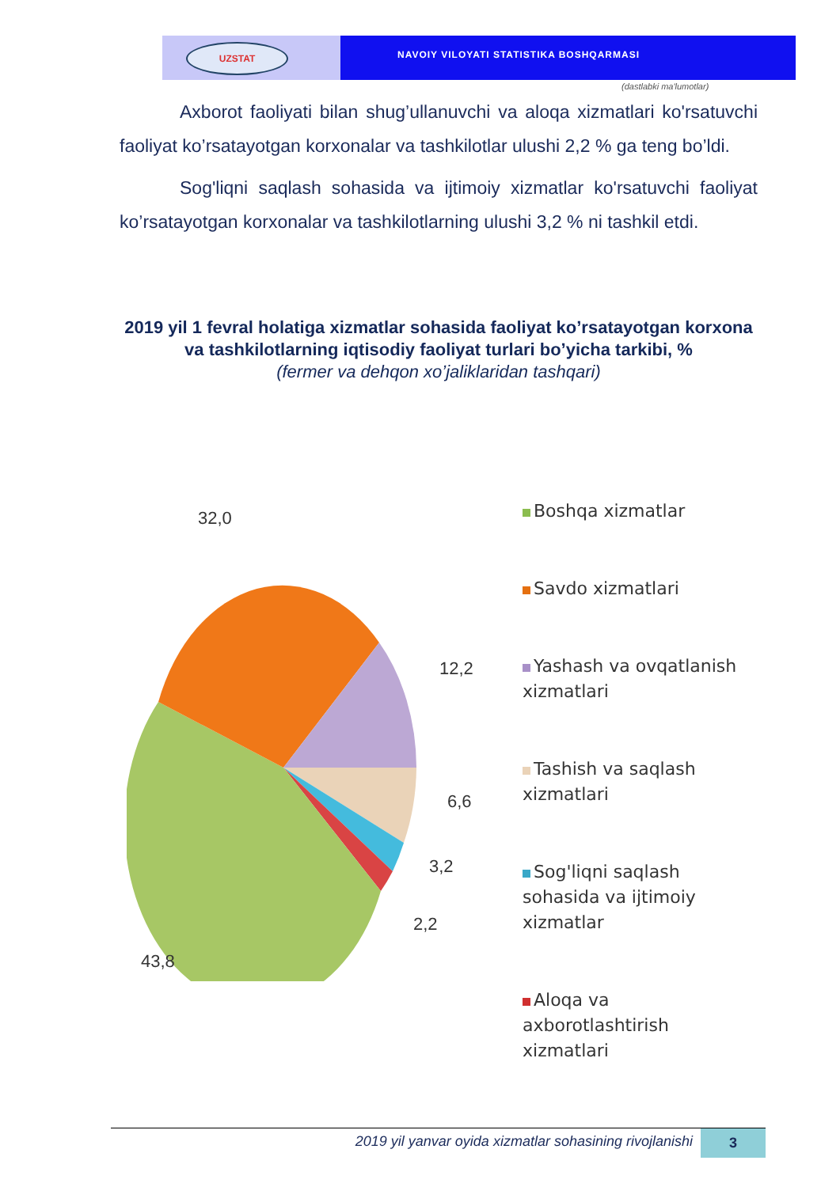UZSTAT
NAVOIY VILOYATI STATISTIKA BOSHQARMASI
(dastlabki ma'lumotlar)
Axborot faoliyati bilan shug’ullanuvchi va aloqa xizmatlari ko'rsatuvchi faoliyat ko’rsatayotgan korxonalar va tashkilotlar ulushi 2,2 % ga teng bo’ldi.
Sog'liqni saqlash sohasida va ijtimoiy xizmatlar ko'rsatuvchi faoliyat ko’rsatayotgan korxonalar va tashkilotlarning ulushi 3,2 % ni tashkil etdi.
2019 yil 1 fevral holatiga xizmatlar sohasida faoliyat ko’rsatayotgan korxona va tashkilotlarning iqtisodiy faoliyat turlari bo’yicha tarkibi, %
(fermer va dehqon xo’jaliklaridan tashqari)
32,0
12,2
6,6
3,2
2,2
43,8
Boshqa xizmatlar
Savdo xizmatlari
Yashash va ovqatlanish xizmatlari
Tashish va saqlash xizmatlari
Sog'liqni saqlash sohasida va ijtimoiy xizmatlar
Aloqa va axborotlashtirish xizmatlari
2019 yil yanvar oyida xizmatlar sohasining rivojlanishi
3